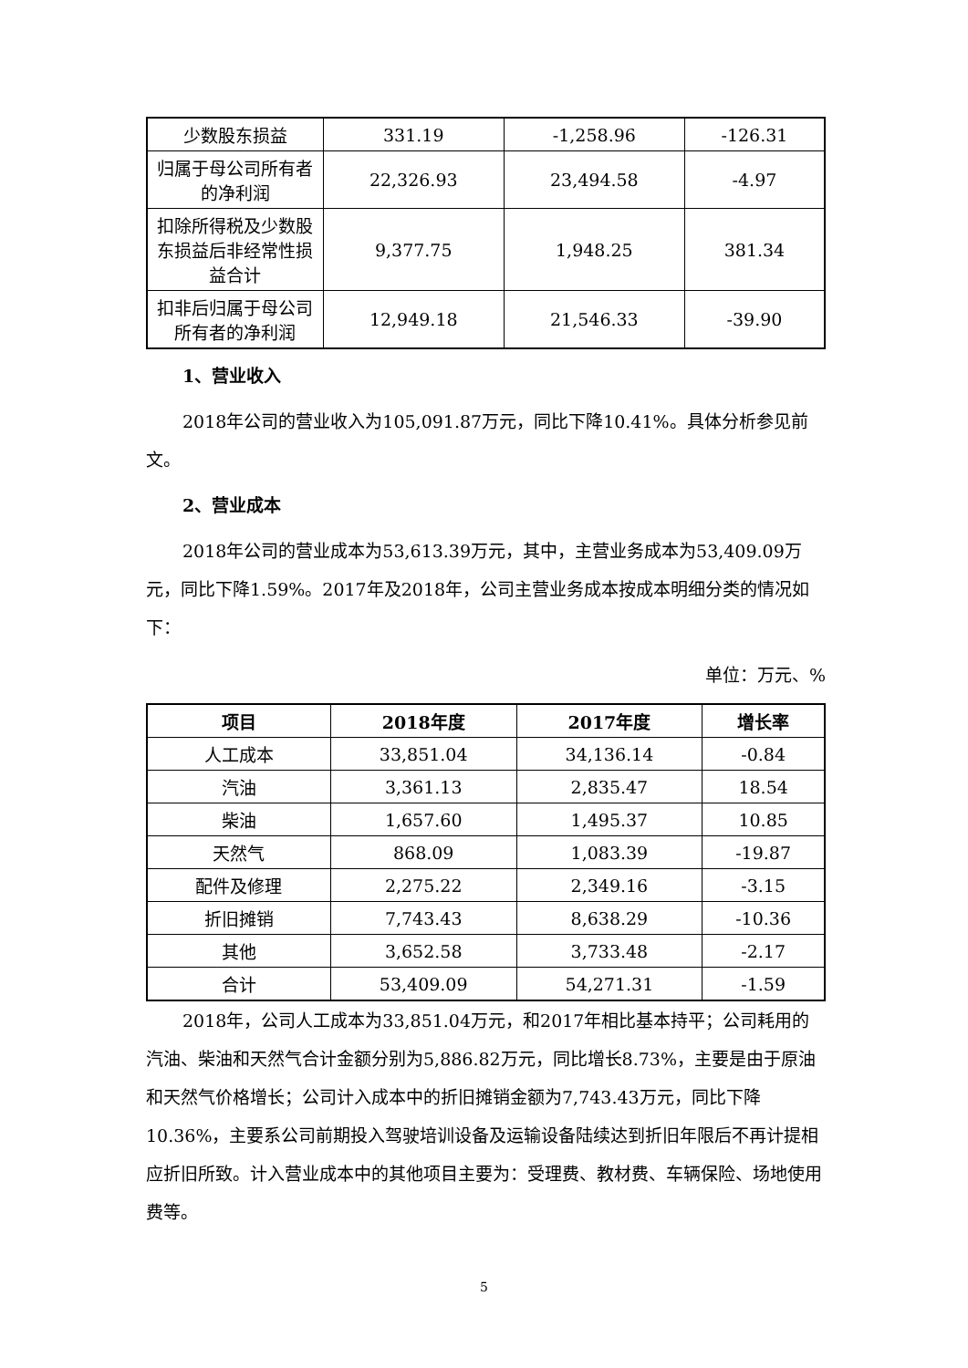| 少数股东损益 | 331.19 | -1,258.96 | -126.31 |
| 归属于母公司所有者的净利润 | 22,326.93 | 23,494.58 | -4.97 |
| 扣除所得税及少数股东损益后非经常性损益合计 | 9,377.75 | 1,948.25 | 381.34 |
| 扣非后归属于母公司所有者的净利润 | 12,949.18 | 21,546.33 | -39.90 |
1、营业收入
2018年公司的营业收入为105,091.87万元，同比下降10.41%。具体分析参见前文。
2、营业成本
2018年公司的营业成本为53,613.39万元，其中，主营业务成本为53,409.09万元，同比下降1.59%。2017年及2018年，公司主营业务成本按成本明细分类的情况如下：
单位：万元、%
| 项目 | 2018年度 | 2017年度 | 增长率 |
| --- | --- | --- | --- |
| 人工成本 | 33,851.04 | 34,136.14 | -0.84 |
| 汽油 | 3,361.13 | 2,835.47 | 18.54 |
| 柴油 | 1,657.60 | 1,495.37 | 10.85 |
| 天然气 | 868.09 | 1,083.39 | -19.87 |
| 配件及修理 | 2,275.22 | 2,349.16 | -3.15 |
| 折旧摊销 | 7,743.43 | 8,638.29 | -10.36 |
| 其他 | 3,652.58 | 3,733.48 | -2.17 |
| 合计 | 53,409.09 | 54,271.31 | -1.59 |
2018年，公司人工成本为33,851.04万元，和2017年相比基本持平；公司耗用的汽油、柴油和天然气合计金额分别为5,886.82万元，同比增长8.73%，主要是由于原油和天然气价格增长；公司计入成本中的折旧摊销金额为7,743.43万元，同比下降10.36%，主要系公司前期投入驾驶培训设备及运输设备陆续达到折旧年限后不再计提相应折旧所致。计入营业成本中的其他项目主要为：受理费、教材费、车辆保险、场地使用费等。
5